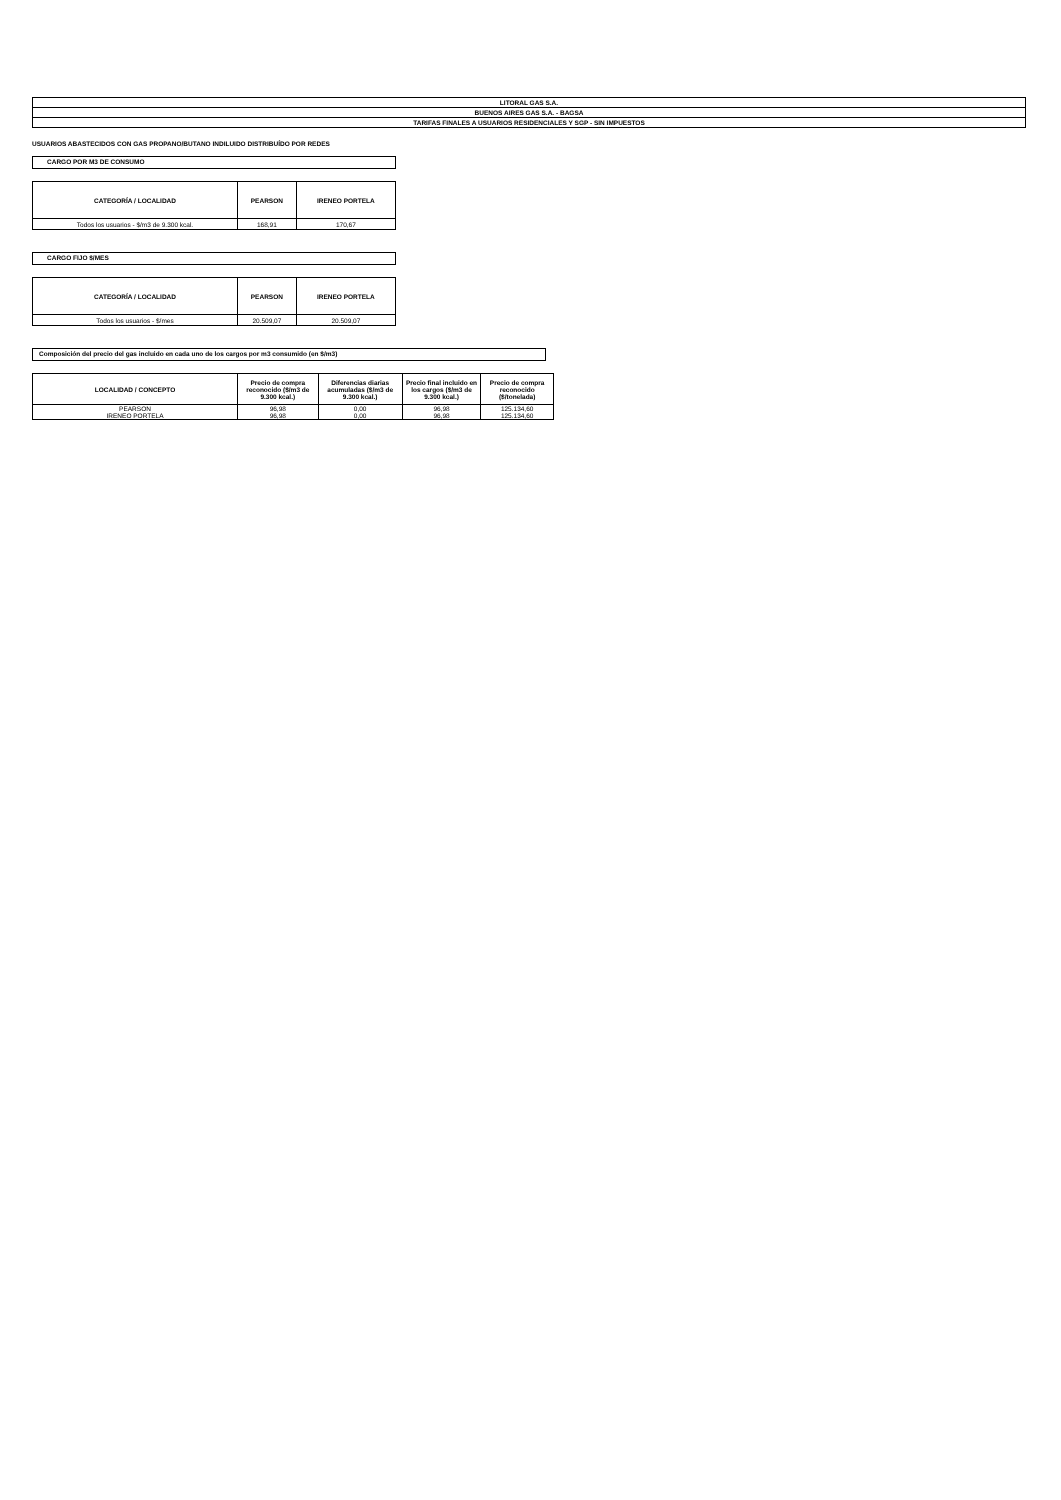| LITORAL GAS S.A. |
| BUENOS AIRES GAS S.A. - BAGSA |
| TARIFAS FINALES A USUARIOS RESIDENCIALES Y SGP - SIN IMPUESTOS |
USUARIOS ABASTECIDOS CON GAS PROPANO/BUTANO INDILUIDO DISTRIBUÍDO POR REDES
CARGO POR M3 DE CONSUMO
| CATEGORÍA / LOCALIDAD | PEARSON | IRENEO PORTELA |
| --- | --- | --- |
| Todos los usuarios - $/m3 de 9.300 kcal. | 168,91 | 170,67 |
CARGO FIJO $/MES
| CATEGORÍA / LOCALIDAD | PEARSON | IRENEO PORTELA |
| --- | --- | --- |
| Todos los usuarios - $/mes | 20.509,07 | 20.509,07 |
Composición del precio del gas incluido en cada uno de los cargos por m3 consumido (en $/m3)
| LOCALIDAD / CONCEPTO | Precio de compra reconocido ($/m3 de 9.300 kcal.) | Diferencias diarias acumuladas ($/m3 de 9.300 kcal.) | Precio final incluido en los cargos ($/m3 de 9.300 kcal.) | Precio de compra reconocido ($/tonelada) |
| --- | --- | --- | --- | --- |
| PEARSON | 96,98 | 0,00 | 96,98 | 125.134,60 |
| IRENEO PORTELA | 96,98 | 0,00 | 96,98 | 125.134,60 |